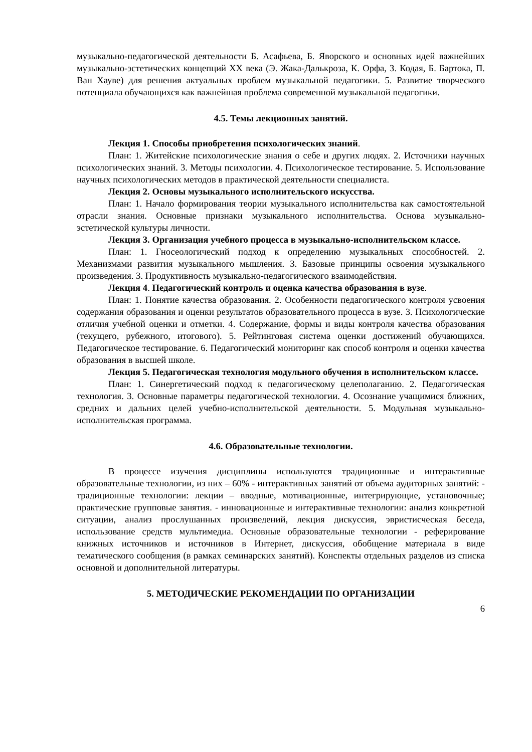музыкально-педагогической деятельности Б. Асафьева, Б. Яворского и основных идей важнейших музыкально-эстетических концепций XX века (Э. Жака-Далькроза, К. Орфа, З. Кодая, Б. Бартока, П. Ван Хауве) для решения актуальных проблем музыкальной педагогики. 5. Развитие творческого потенциала обучающихся как важнейшая проблема современной музыкальной педагогики.
4.5. Темы лекционных занятий.
Лекция 1. Способы приобретения психологических знаний.
План: 1. Житейские психологические знания о себе и других людях. 2. Источники научных психологических знаний. 3. Методы психологии. 4. Психологическое тестирование. 5. Использование научных психологических методов в практической деятельности специалиста.
Лекция 2. Основы музыкального исполнительского искусства.
План: 1. Начало формирования теории музыкального исполнительства как самостоятельной отрасли знания. Основные признаки музыкального исполнительства. Основа музыкально-эстетической культуры личности.
Лекция 3. Организация учебного процесса в музыкально-исполнительском классе.
План: 1. Гносеологический подход к определению музыкальных способностей. 2. Механизмами развития музыкального мышления. 3. Базовые принципы освоения музыкального произведения. 3. Продуктивность музыкально-педагогического взаимодействия.
Лекция 4. Педагогический контроль и оценка качества образования в вузе.
План: 1. Понятие качества образования. 2. Особенности педагогического контроля усвоения содержания образования и оценки результатов образовательного процесса в вузе. 3. Психологические отличия учебной оценки и отметки. 4. Содержание, формы и виды контроля качества образования (текущего, рубежного, итогового). 5. Рейтинговая система оценки достижений обучающихся. Педагогическое тестирование. 6. Педагогический мониторинг как способ контроля и оценки качества образования в высшей школе.
Лекция 5. Педагогическая технология модульного обучения в исполнительском классе.
План: 1. Синергетический подход к педагогическому целеполаганию. 2. Педагогическая технология. 3. Основные параметры педагогической технологии. 4. Осознание учащимися ближних, средних и дальних целей учебно-исполнительской деятельности. 5. Модульная музыкально-исполнительская программа.
4.6. Образовательные технологии.
В процессе изучения дисциплины используются традиционные и интерактивные образовательные технологии, из них – 60% - интерактивных занятий от объема аудиторных занятий: - традиционные технологии: лекции – вводные, мотивационные, интегрирующие, установочные; практические групповые занятия. - инновационные и интерактивные технологии: анализ конкретной ситуации, анализ прослушанных произведений, лекция дискуссия, эвристисческая беседа, использование средств мультимедиа. Основные образовательные технологии - реферирование книжных источников и источников в Интернет, дискуссия, обобщение материала в виде тематического сообщения (в рамках семинарских занятий). Конспекты отдельных разделов из списка основной и дополнительной литературы.
5. МЕТОДИЧЕСКИЕ РЕКОМЕНДАЦИИ ПО ОРГАНИЗАЦИИ
6